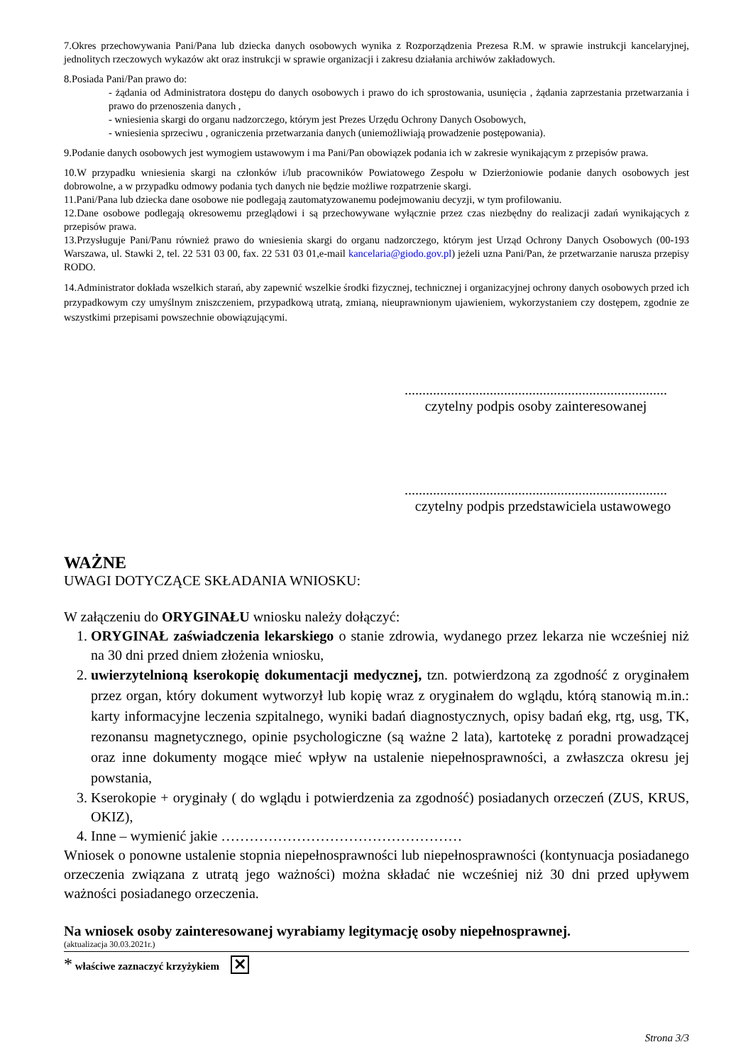7.Okres przechowywania Pani/Pana lub dziecka danych osobowych wynika z Rozporządzenia Prezesa R.M. w sprawie instrukcji kancelaryjnej, jednolitych rzeczowych wykazów akt oraz instrukcji w sprawie organizacji i zakresu działania archiwów zakładowych.
8.Posiada Pani/Pan prawo do:
- żądania od Administratora dostępu do danych osobowych i prawo do ich sprostowania, usunięcia , żądania zaprzestania przetwarzania i prawo do przenoszenia danych ,
- wniesienia skargi do organu nadzorczego, którym jest Prezes Urzędu Ochrony Danych Osobowych,
- wniesienia sprzeciwu , ograniczenia przetwarzania danych (uniemożliwiają prowadzenie postępowania).
9.Podanie danych osobowych jest wymogiem ustawowym i ma Pani/Pan obowiązek podania ich w zakresie wynikającym z przepisów prawa.
10.W przypadku wniesienia skargi na członków i/lub pracowników Powiatowego Zespołu w Dzierżoniowie podanie danych osobowych jest dobrowolne, a w przypadku odmowy podania tych danych nie będzie możliwe rozpatrzenie skargi.
11.Pani/Pana lub dziecka dane osobowe nie podlegają zautomatyzowanemu podejmowaniu decyzji, w tym profilowaniu.
12.Dane osobowe podlegają okresowemu przeglądowi i są przechowywane wyłącznie przez czas niezbędny do realizacji zadań wynikających z przepisów prawa.
13.Przysługuje Pani/Panu również prawo do wniesienia skargi do organu nadzorczego, którym jest Urząd Ochrony Danych Osobowych (00-193 Warszawa, ul. Stawki 2, tel. 22 531 03 00, fax. 22 531 03 01,e-mail kancelaria@giodo.gov.pl) jeżeli uzna Pani/Pan, że przetwarzanie narusza przepisy RODO.
14.Administrator dokłada wszelkich starań, aby zapewnić wszelkie środki fizycznej, technicznej i organizacyjnej ochrony danych osobowych przed ich przypadkowym czy umyślnym zniszczeniem, przypadkową utratą, zmianą, nieuprawnionym ujawieniem, wykorzystaniem czy dostępem, zgodnie ze wszystkimi przepisami powszechnie obowiązującymi.
..........................................................................
czytelny podpis osoby zainteresowanej
..........................................................................
czytelny podpis przedstawiciela ustawowego
WAŻNE
UWAGI DOTYCZĄCE SKŁADANIA WNIOSKU:
W załączeniu do ORYGINAŁU wniosku należy dołączyć:
1. ORYGINAŁ zaświadczenia lekarskiego o stanie zdrowia, wydanego przez lekarza nie wcześniej niż na 30 dni przed dniem złożenia wniosku,
2. uwierzytelnioną kserokopię dokumentacji medycznej, tzn. potwierdzoną za zgodność z oryginałem przez organ, który dokument wytworzył lub kopię wraz z oryginałem do wglądu, którą stanowią m.in.: karty informacyjne leczenia szpitalnego, wyniki badań diagnostycznych, opisy badań ekg, rtg, usg, TK, rezonansu magnetycznego, opinie psychologiczne (są ważne 2 lata), kartotekę z poradni prowadzącej oraz inne dokumenty mogące mieć wpływ na ustalenie niepełnosprawności, a zwłaszcza okresu jej powstania,
3. Kserokopie + oryginały ( do wglądu i potwierdzenia za zgodność) posiadanych orzeczeń (ZUS, KRUS, OKIZ),
4. Inne – wymienić jakie ……………………………………………
Wniosek o ponowne ustalenie stopnia niepełnosprawności lub niepełnosprawności (kontynuacja posiadanego orzeczenia związana z utratą jego ważności) można składać nie wcześniej niż 30 dni przed upływem ważności posiadanego orzeczenia.
Na wniosek osoby zainteresowanej wyrabiamy legitymację osoby niepełnosprawnej.
(aktualizacja 30.03.2021r.)
* właściwe zaznaczyć krzyżykiem ✕
Strona 3/3